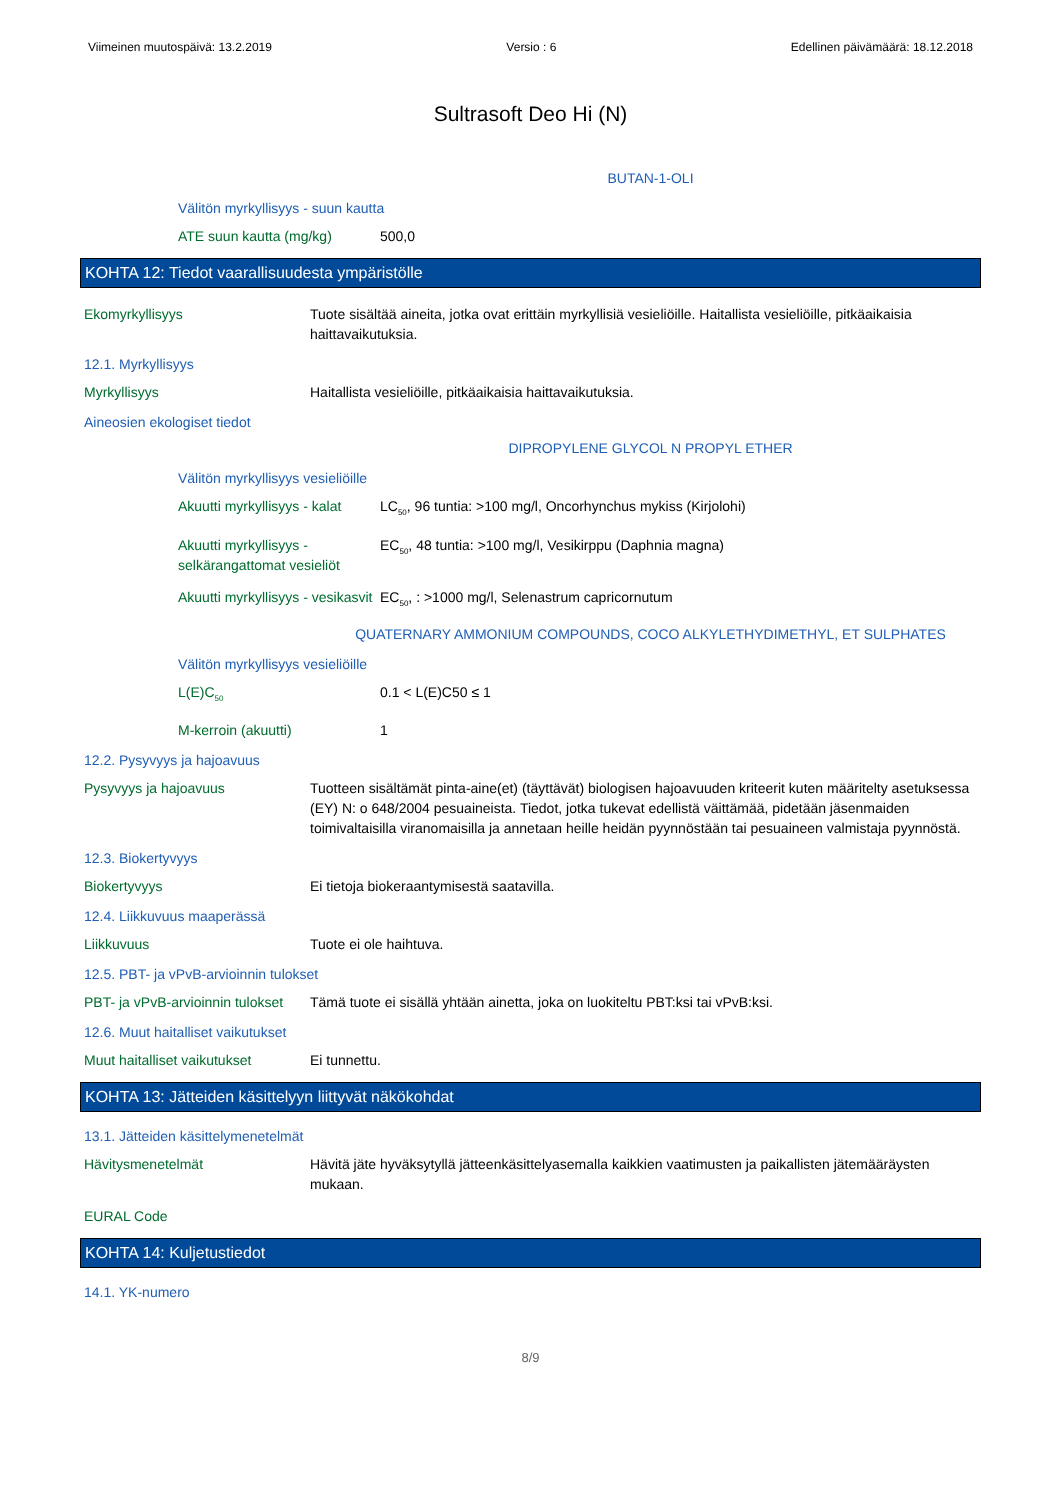Viimeinen muutospäivä: 13.2.2019 Versio : 6 Edellinen päivämäärä: 18.12.2018
Sultrasoft Deo Hi (N)
BUTAN-1-OLI
Välitön myrkyllisyys - suun kautta
ATE suun kautta (mg/kg) 500,0
KOHTA 12: Tiedot vaarallisuudesta ympäristölle
Ekomyrkyllisyys Tuote sisältää aineita, jotka ovat erittäin myrkyllisiä vesieliöille. Haitallista vesieliöille, pitkäaikaisia haittavaikutuksia.
12.1. Myrkyllisyys
Myrkyllisyys Haitallista vesieliöille, pitkäaikaisia haittavaikutuksia.
Aineosien ekologiset tiedot
DIPROPYLENE GLYCOL N PROPYL ETHER
Välitön myrkyllisyys vesieliöille
Akuutti myrkyllisyys - kalat LC<sub>50</sub>, 96 tuntia: >100 mg/l, Oncorhynchus mykiss (Kirjolohi)
Akuutti myrkyllisyys - selkärangattomat vesieliöt EC<sub>50</sub>, 48 tuntia: >100 mg/l, Vesikirppu (Daphnia magna)
Akuutti myrkyllisyys - vesikasvit EC<sub>50</sub>, : >1000 mg/l, Selenastrum capricornutum
QUATERNARY AMMONIUM COMPOUNDS, COCO ALKYLETHYDIMETHYL, ET SULPHATES
Välitön myrkyllisyys vesieliöille
L(E)C<sub>50</sub> 0.1 < L(E)C50 ≤ 1
M-kerroin (akuutti) 1
12.2. Pysyvyys ja hajoavuus
Pysyvyys ja hajoavuus Tuotteen sisältämät pinta-aine(et) (täyttävät) biologisen hajoavuuden kriteerit kuten määritelty asetuksessa (EY) N: o 648/2004 pesuaineista. Tiedot, jotka tukevat edellistä väittämää, pidetään jäsenmaiden toimivaltaisilla viranomaisilla ja annetaan heille heidän pyynnöstään tai pesuaineen valmistaja pyynnöstä.
12.3. Biokertyvyys
Biokertyvyys Ei tietoja biokeraantymisestä saatavilla.
12.4. Liikkuvuus maaperässä
Liikkuvuus Tuote ei ole haihtuva.
12.5. PBT- ja vPvB-arvioinnin tulokset
PBT- ja vPvB-arvioinnin tulokset Tämä tuote ei sisällä yhtään ainetta, joka on luokiteltu PBT:ksi tai vPvB:ksi.
12.6. Muut haitalliset vaikutukset
Muut haitalliset vaikutukset Ei tunnettu.
KOHTA 13: Jätteiden käsittelyyn liittyvät näkökohdat
13.1. Jätteiden käsittelymenetelmät
Hävitysmenetelmät Hävitä jäte hyväksytyllä jätteenkäsittelyasemalla kaikkien vaatimusten ja paikallisten jätemääräysten mukaan.
EURAL Code
KOHTA 14: Kuljetustiedot
14.1. YK-numero
8/9